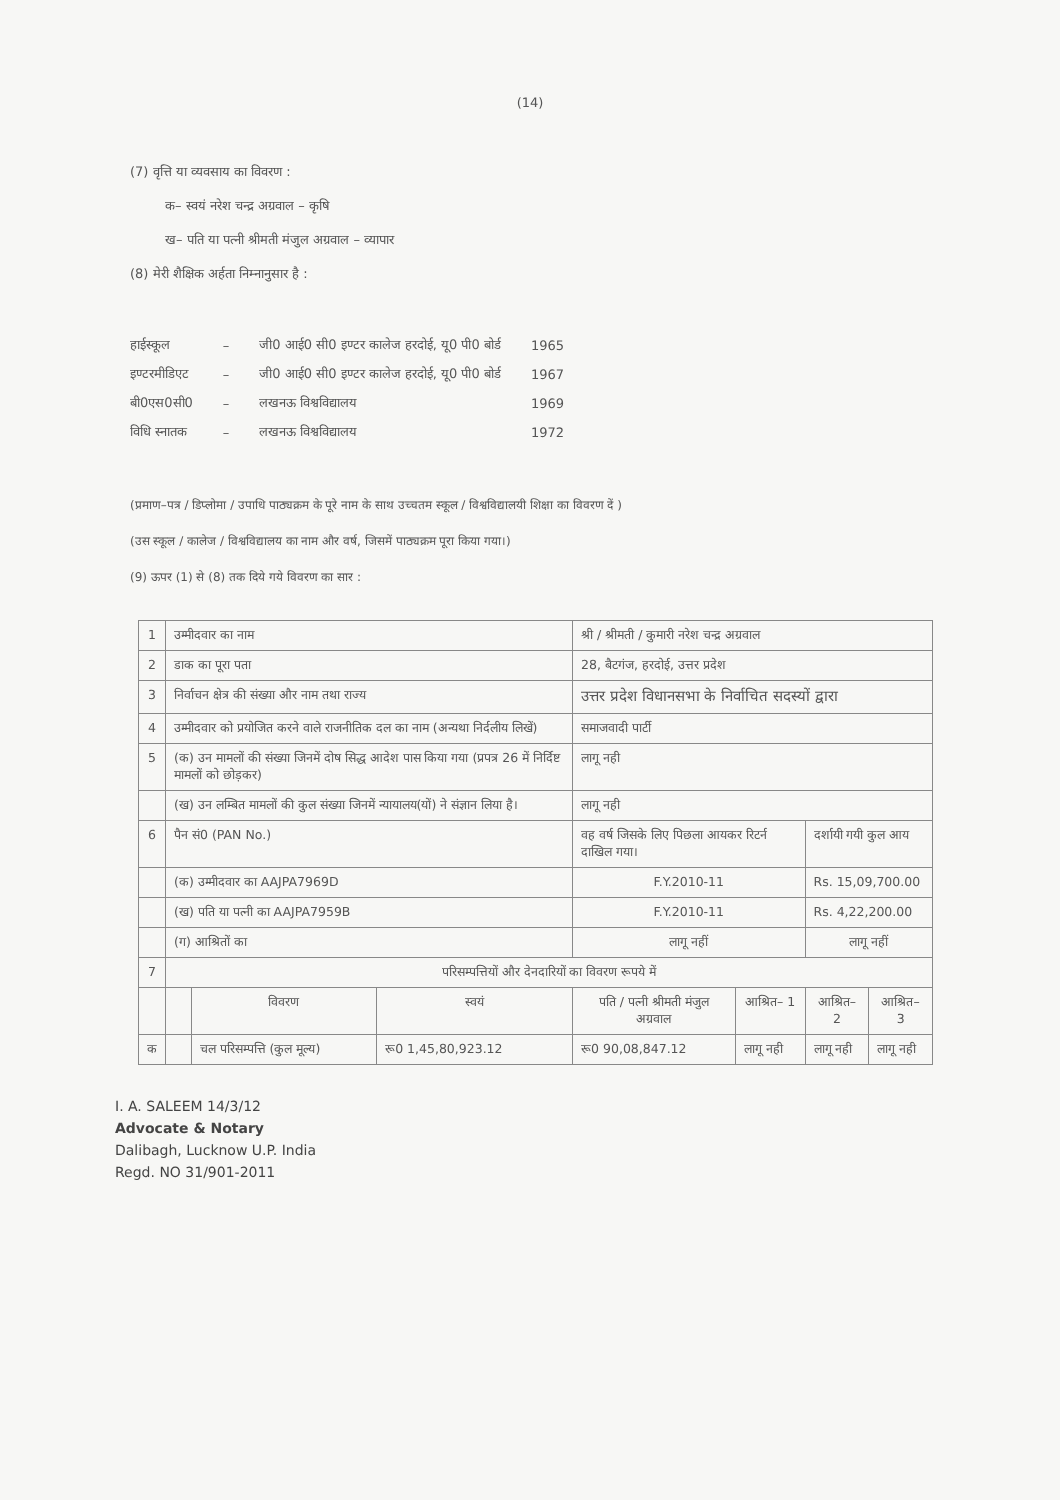(14)
(7) वृत्ति या व्यवसाय का विवरण :
क– स्वयं नरेश चन्द्र अग्रवाल – कृषि
ख– पति या पत्नी श्रीमती मंजुल अग्रवाल – व्यापार
(8) मेरी शैक्षिक अर्हता निम्नानुसार है :
| हाईस्कूल | – | जी0 आई0 सी0 इण्टर कालेज हरदोई, यू0 पी0 बोर्ड | 1965 |
| इण्टरमीडिएट | – | जी0 आई0 सी0 इण्टर कालेज हरदोई, यू0 पी0 बोर्ड | 1967 |
| बी0एस0सी0 | – | लखनऊ विश्वविद्यालय | 1969 |
| विधि स्नातक | – | लखनऊ विश्वविद्यालय | 1972 |
(प्रमाण–पत्र / डिप्लोमा / उपाधि पाठ्यक्रम के पूरे नाम के साथ उच्चतम स्कूल / विश्वविद्यालयी शिक्षा का विवरण दें )
(उस स्कूल / कालेज / विश्वविद्यालय का नाम और वर्ष, जिसमें पाठ्यक्रम पूरा किया गया।)
(9) ऊपर (1) से (8) तक दिये गये विवरण का सार :
| 1 | उम्मीदवार का नाम | | | श्री / श्रीमती / कुमारी नरेश चन्द्र अग्रवाल | | | |
| 2 | डाक का पूरा पता | | | 28, बैटगंज, हरदोई, उत्तर प्रदेश | | | |
| 3 | निर्वाचन क्षेत्र की संख्या और नाम तथा राज्य | | | उत्तर प्रदेश विधानसभा के निर्वाचित सदस्यों द्वारा | | | |
| 4 | उम्मीदवार को प्रयोजित करने वाले राजनीतिक दल का नाम (अन्यथा निर्दलीय लिखें) | | | समाजवादी पार्टी | | | |
| 5 | (क) उन मामलों की संख्या जिनमें दोष सिद्ध आदेश पास किया गया (प्रपत्र 26 में निर्दिष्ट मामलों को छोड़कर) | | | लागू नही | | | |
| | (ख) उन लम्बित मामलों की कुल संख्या जिनमें न्यायालय(यों) ने संज्ञान लिया है। | | | लागू नही | | | |
| 6 | पैन सं0 (PAN No.) | | | वह वर्ष जिसके लिए पिछला आयकर रिटर्न दाखिल गया। | | दर्शायी गयी कुल आय | |
| | (क) उम्मीदवार का AAJPA7969D | | | F.Y.2010-11 | | Rs. 15,09,700.00 | |
| | (ख) पति या पत्नी का AAJPA7959B | | | F.Y.2010-11 | | Rs. 4,22,200.00 | |
| | (ग) आश्रितों का | | | लागू नहीं | | लागू नहीं | |
| 7 | परिसम्पत्तियों और देनदारियों का विवरण रूपये में | | | | | | |
| | | विवरण | स्वयं | पति / पत्नी श्रीमती मंजुल अग्रवाल | आश्रित– 1 | आश्रित– 2 | आश्रित– 3 |
| क | | चल परिसम्पत्ति (कुल मूल्य) | रू0 1,45,80,923.12 | रू0 90,08,847.12 | लागू नही | लागू नही | लागू नही |
I. A. SALEEM 14/3/12
Advocate & Notary
Dalibagh, Lucknow U.P. India
Regd. NO 31/901-2011